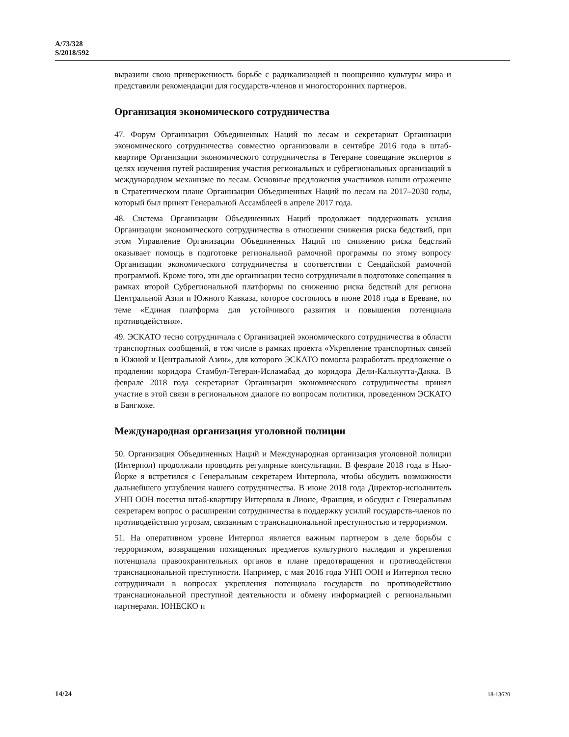A/73/328
S/2018/592
выразили свою приверженность борьбе с радикализацией и поощрению культуры мира и представили рекомендации для государств-членов и многосторонних партнеров.
Организация экономического сотрудничества
47. Форум Организации Объединенных Наций по лесам и секретариат Организации экономического сотрудничества совместно организовали в сентябре 2016 года в штаб-квартире Организации экономического сотрудничества в Тегеране совещание экспертов в целях изучения путей расширения участия региональных и субрегиональных организаций в международном механизме по лесам. Основные предложения участников нашли отражение в Стратегическом плане Организации Объединенных Наций по лесам на 2017–2030 годы, который был принят Генеральной Ассамблеей в апреле 2017 года.
48. Система Организации Объединенных Наций продолжает поддерживать усилия Организации экономического сотрудничества в отношении снижения риска бедствий, при этом Управление Организации Объединенных Наций по снижению риска бедствий оказывает помощь в подготовке региональной рамочной программы по этому вопросу Организации экономического сотрудничества в соответствии с Сендайской рамочной программой. Кроме того, эти две организации тесно сотрудничали в подготовке совещания в рамках второй Субрегиональной платформы по снижению риска бедствий для региона Центральной Азии и Южного Кавказа, которое состоялось в июне 2018 года в Ереване, по теме «Единая платформа для устойчивого развития и повышения потенциала противодействия».
49. ЭСКАТО тесно сотрудничала с Организацией экономического сотрудничества в области транспортных сообщений, в том числе в рамках проекта «Укрепление транспортных связей в Южной и Центральной Азии», для которого ЭСКАТО помогла разработать предложение о продлении коридора Стамбул-Тегеран-Исламабад до коридора Дели-Калькутта-Дакка. В феврале 2018 года секретариат Организации экономического сотрудничества принял участие в этой связи в региональном диалоге по вопросам политики, проведенном ЭСКАТО в Бангкоке.
Международная организация уголовной полиции
50. Организация Объединенных Наций и Международная организация уголовной полиции (Интерпол) продолжали проводить регулярные консультации. В феврале 2018 года в Нью-Йорке я встретился с Генеральным секретарем Интерпола, чтобы обсудить возможности дальнейшего углубления нашего сотрудничества. В июне 2018 года Директор-исполнитель УНП ООН посетил штаб-квартиру Интерпола в Лионе, Франция, и обсудил с Генеральным секретарем вопрос о расширении сотрудничества в поддержку усилий государств-членов по противодействию угрозам, связанным с транснациональной преступностью и терроризмом.
51. На оперативном уровне Интерпол является важным партнером в деле борьбы с терроризмом, возвращения похищенных предметов культурного наследия и укрепления потенциала правоохранительных органов в плане предотвращения и противодействия транснациональной преступности. Например, с мая 2016 года УНП ООН и Интерпол тесно сотрудничали в вопросах укрепления потенциала государств по противодействию транснациональной преступной деятельности и обмену информацией с региональными партнерами. ЮНЕСКО и
14/24 18-13620